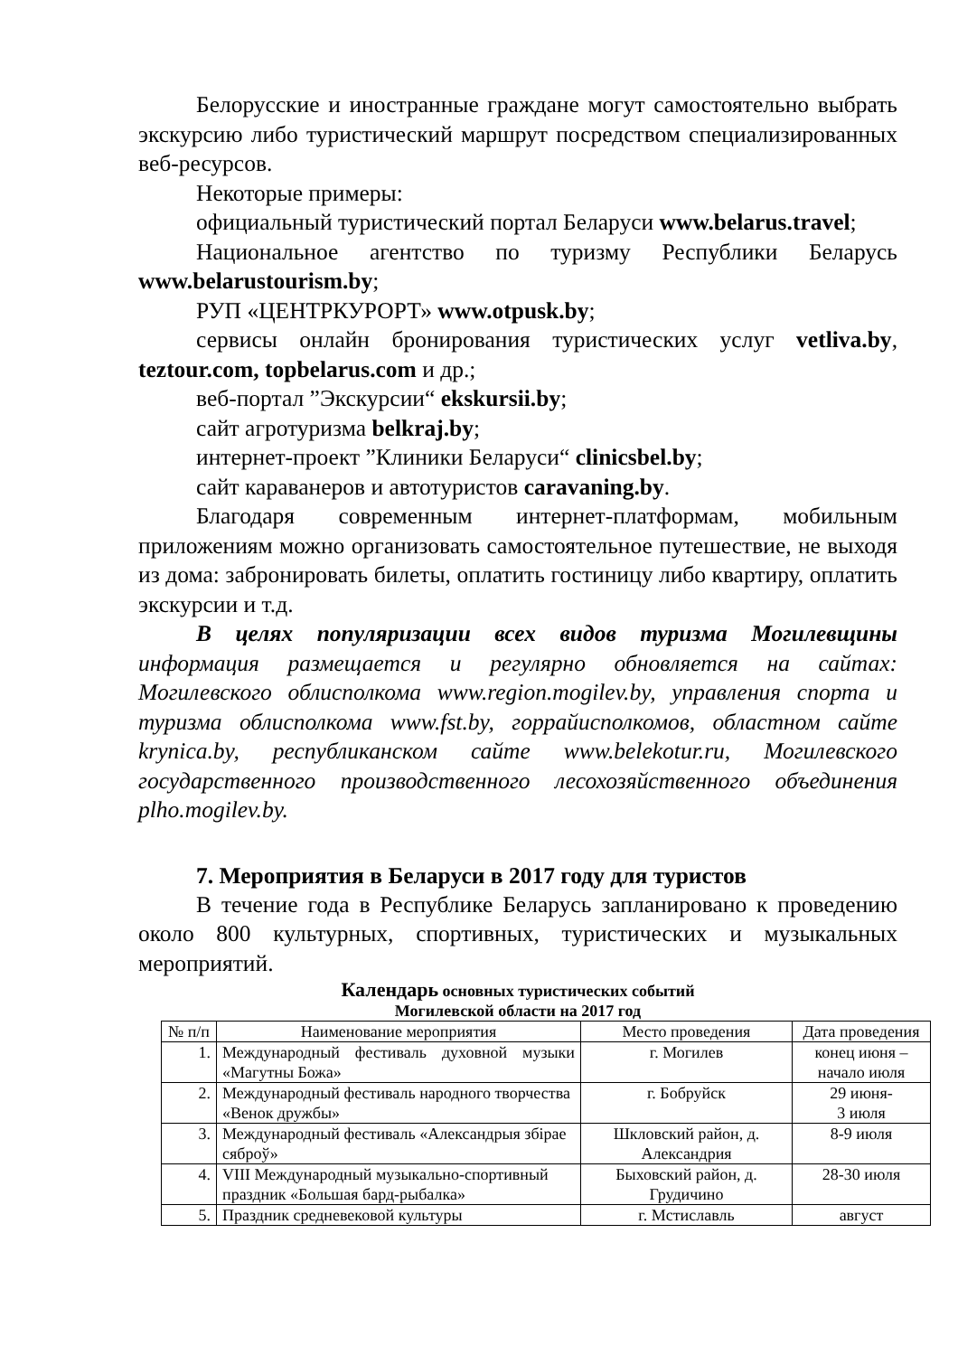Белорусские и иностранные граждане могут самостоятельно выбрать экскурсию либо туристический маршрут посредством специализированных веб-ресурсов.
Некоторые примеры:
официальный туристический портал Беларуси www.belarus.travel;
Национальное агентство по туризму Республики Беларусь www.belarustourism.by;
РУП «ЦЕНТРКУРОРТ» www.otpusk.by;
сервисы онлайн бронирования туристических услуг vetliva.by, teztour.com, topbelarus.com и др.;
веб-портал ”Экскурсии“ ekskursii.by;
сайт агротуризма belkraj.by;
интернет-проект ”Клиники Беларуси“ clinicsbel.by;
сайт караванеров и автотуристов caravaning.by.
Благодаря современным интернет-платформам, мобильным приложениям можно организовать самостоятельное путешествие, не выходя из дома: забронировать билеты, оплатить гостиницу либо квартиру, оплатить экскурсии и т.д.
В целях популяризации всех видов туризма Могилевщины информация размещается и регулярно обновляется на сайтах: Могилевского облисполкома www.region.mogilev.by, управления спорта и туризма облисполкома www.fst.by, горрайисполкомов, областном сайте krynica.by, республиканском сайте www.belekotur.ru, Могилевского государственного производственного лесохозяйственного объединения plho.mogilev.by.
7. Мероприятия в Беларуси в 2017 году для туристов
В течение года в Республике Беларусь запланировано к проведению около 800 культурных, спортивных, туристических и музыкальных мероприятий.
Календарь основных туристических событий
Могилевской области на 2017 год
| № п/п | Наименование мероприятия | Место проведения | Дата проведения |
| --- | --- | --- | --- |
| 1. | Международный фестиваль духовной музыки «Магутны Божа» | г. Могилев | конец июня – начало июля |
| 2. | Международный фестиваль народного творчества «Венок дружбы» | г. Бобруйск | 29 июня- 3 июля |
| 3. | Международный фестиваль «Александрыя збірае сяброў» | Шкловский район, д. Александрия | 8-9 июля |
| 4. | VIII Международный музыкально-спортивный праздник «Большая бард-рыбалка» | Быховский район, д. Грудичино | 28-30 июля |
| 5. | Праздник средневековой культуры | г. Мстиславль | август |